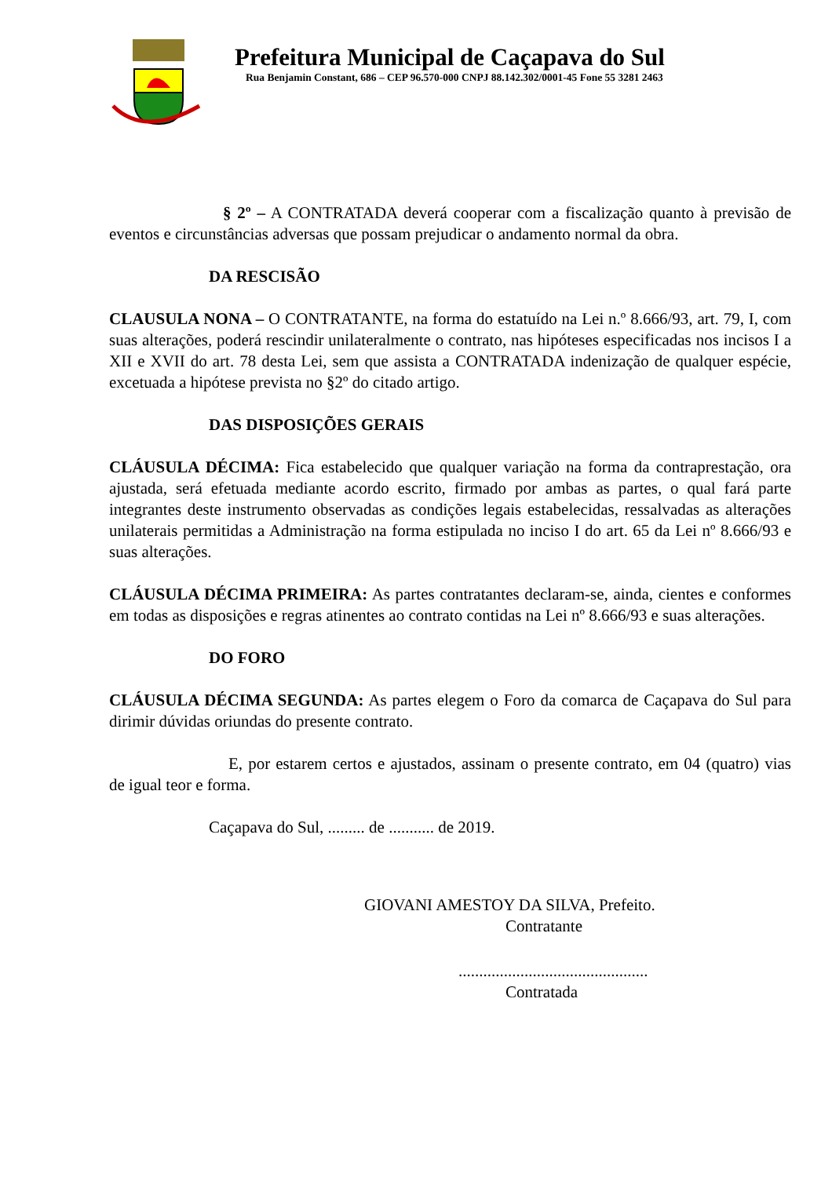Prefeitura Municipal de Caçapava do Sul
Rua Benjamin Constant, 686 – CEP 96.570-000 CNPJ 88.142.302/0001-45 Fone 55 3281 2463
§ 2º – A CONTRATADA deverá cooperar com a fiscalização quanto à previsão de eventos e circunstâncias adversas que possam prejudicar o andamento normal da obra.
DA RESCISÃO
CLAUSULA NONA – O CONTRATANTE, na forma do estatuído na Lei n.º 8.666/93, art. 79, I, com suas alterações, poderá rescindir unilateralmente o contrato, nas hipóteses especificadas nos incisos I a XII e XVII do art. 78 desta Lei, sem que assista a CONTRATADA indenização de qualquer espécie, excetuada a hipótese prevista no §2º do citado artigo.
DAS DISPOSIÇÕES GERAIS
CLÁUSULA DÉCIMA: Fica estabelecido que qualquer variação na forma da contraprestação, ora ajustada, será efetuada mediante acordo escrito, firmado por ambas as partes, o qual fará parte integrantes deste instrumento observadas as condições legais estabelecidas, ressalvadas as alterações unilaterais permitidas a Administração na forma estipulada no inciso I do art. 65 da Lei nº 8.666/93 e suas alterações.
CLÁUSULA DÉCIMA PRIMEIRA: As partes contratantes declaram-se, ainda, cientes e conformes em todas as disposições e regras atinentes ao contrato contidas na Lei nº 8.666/93 e suas alterações.
DO FORO
CLÁUSULA DÉCIMA SEGUNDA: As partes elegem o Foro da comarca de Caçapava do Sul para dirimir dúvidas oriundas do presente contrato.
E, por estarem certos e ajustados, assinam o presente contrato, em 04 (quatro) vias de igual teor e forma.
Caçapava do Sul, ......... de ........... de 2019.
GIOVANI AMESTOY DA SILVA, Prefeito.
Contratante
..............................................
Contratada